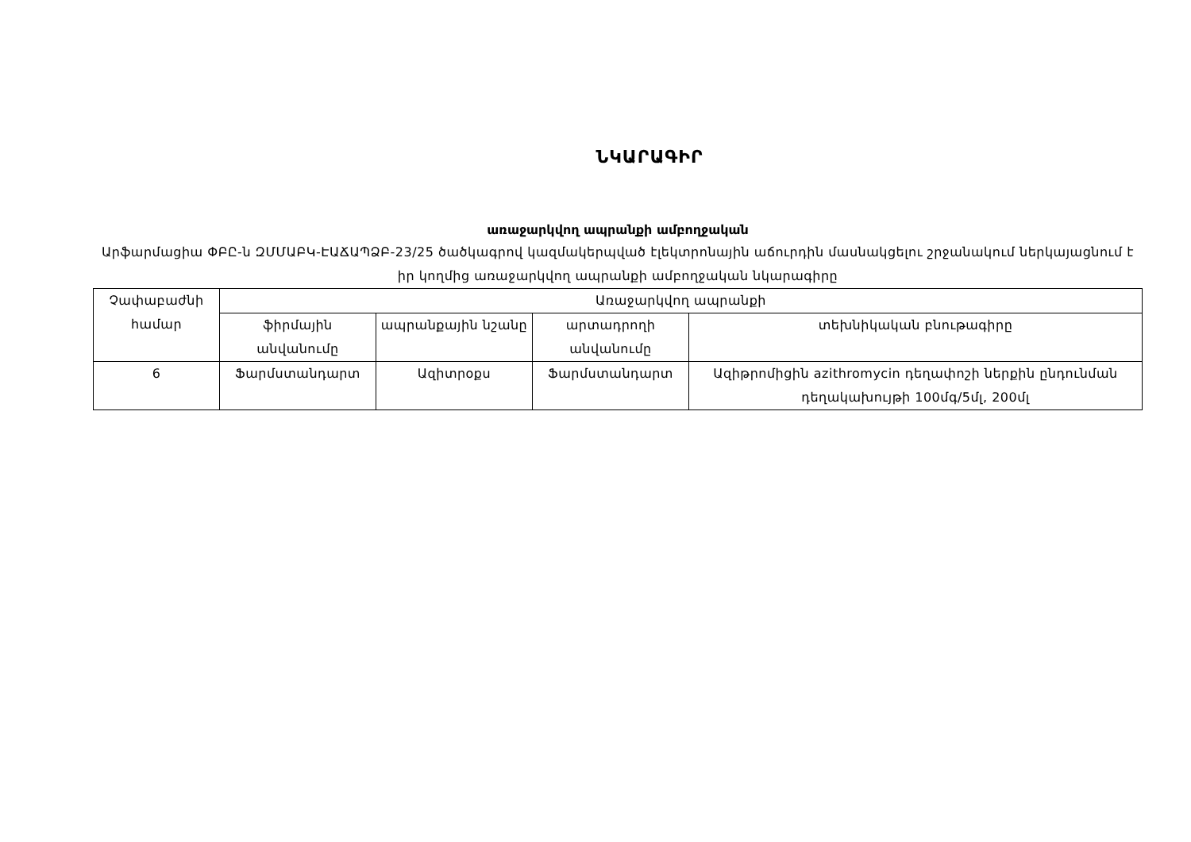ՆԿԱՐԱԳԻՐ
առաջարկվող ապրանքի ամբողջական
Արֆարմացիա ՓԲԸ-ն ԶՄՄԱԲԿ-ԷԱՃԱՊՁԲ-23/25 ծածկագրով կազմակերպված էլեկտրոնային աճուրդին մասնակցելու շրջանակում ներկայացնում է իր կողմից առաջարկվող ապրանքի ամբողջական նկարագիրը
| Չափաբաժնի համար | Առաջարկվող ապրանքի | | | |
| --- | --- | --- | --- | --- |
| | ֆիրմային անվանումը | ապրանքային նշանը | արտադրողի անվանումը | տեխնիկական բնութագիրը |
| 6 | Ֆարմստանդարտ | Ազիտրօքս | Ֆարմստանդարտ | Ազիթրոմիցին azithromycin դեղափոշի ներքին ընդունման դեղակախույթի 100մգ/5մլ, 200մլ |